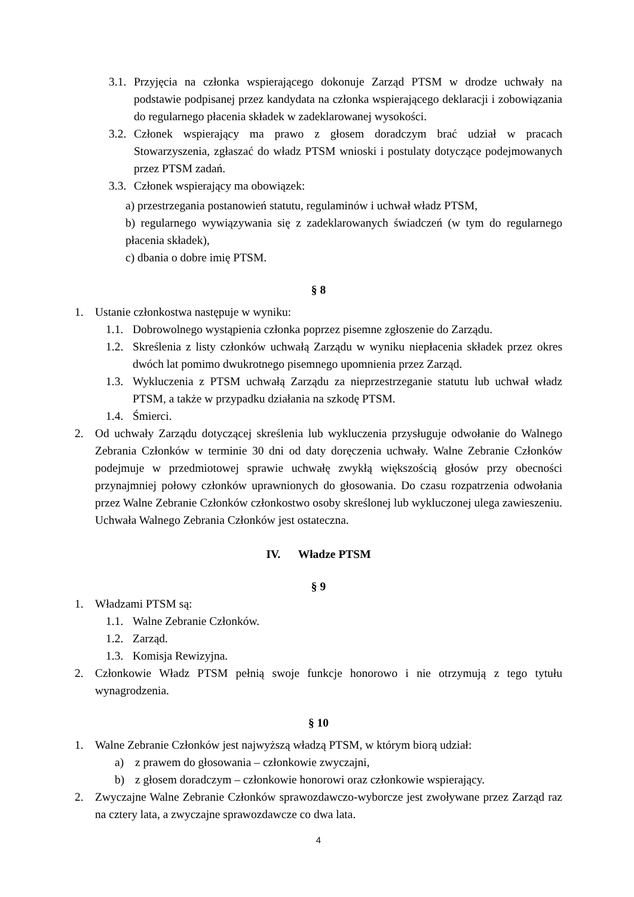3.1. Przyjęcia na członka wspierającego dokonuje Zarząd PTSM w drodze uchwały na podstawie podpisanej przez kandydata na członka wspierającego deklaracji i zobowiązania do regularnego płacenia składek w zadeklarowanej wysokości.
3.2. Członek wspierający ma prawo z głosem doradczym brać udział w pracach Stowarzyszenia, zgłaszać do władz PTSM wnioski i postulaty dotyczące podejmowanych przez PTSM zadań.
3.3. Członek wspierający ma obowiązek:
a) przestrzegania postanowień statutu, regulaminów i uchwał władz PTSM,
b) regularnego wywiązywania się z zadeklarowanych świadczeń (w tym do regularnego płacenia składek),
c) dbania o dobre imię PTSM.
§ 8
1. Ustanie członkostwa następuje w wyniku:
1.1. Dobrowolnego wystąpienia członka poprzez pisemne zgłoszenie do Zarządu.
1.2. Skreślenia z listy członków uchwałą Zarządu w wyniku niepłacenia składek przez okres dwóch lat pomimo dwukrotnego pisemnego upomnienia przez Zarząd.
1.3. Wykluczenia z PTSM uchwałą Zarządu za nieprzestrzeganie statutu lub uchwał władz PTSM, a także w przypadku działania na szkodę PTSM.
1.4. Śmierci.
2. Od uchwały Zarządu dotyczącej skreślenia lub wykluczenia przysługuje odwołanie do Walnego Zebrania Członków w terminie 30 dni od daty doręczenia uchwały. Walne Zebranie Członków podejmuje w przedmiotowej sprawie uchwałę zwykłą większością głosów przy obecności przynajmniej połowy członków uprawnionych do głosowania. Do czasu rozpatrzenia odwołania przez Walne Zebranie Członków członkostwo osoby skreślonej lub wykluczonej ulega zawieszeniu. Uchwała Walnego Zebrania Członków jest ostateczna.
IV. Władze PTSM
§ 9
1. Władzami PTSM są:
1.1. Walne Zebranie Członków.
1.2. Zarząd.
1.3. Komisja Rewizyjna.
2. Członkowie Władz PTSM pełnią swoje funkcje honorowo i nie otrzymują z tego tytułu wynagrodzenia.
§ 10
1. Walne Zebranie Członków jest najwyższą władzą PTSM, w którym biorą udział:
a) z prawem do głosowania – członkowie zwyczajni,
b) z głosem doradczym – członkowie honorowi oraz członkowie wspierający.
2. Zwyczajne Walne Zebranie Członków sprawozdawczo-wyborcze jest zwoływane przez Zarząd raz na cztery lata, a zwyczajne sprawozdawcze co dwa lata.
4